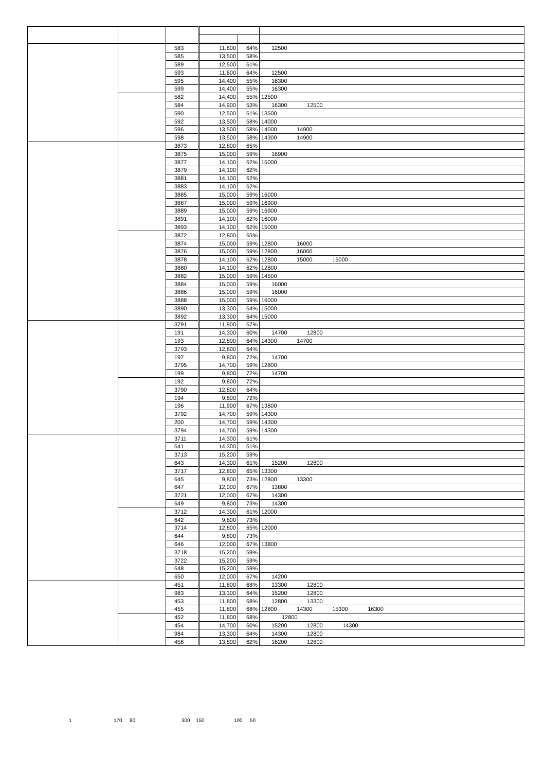| | | 583 | 11,600 | 64% | 12500 |
| | | 585 | 13,500 | 58% | |
| | | 589 | 12,500 | 61% | |
| | | 593 | 11,600 | 64% | 12500 |
| | | 595 | 14,400 | 55% | 16300 |
| | | 599 | 14,400 | 55% | 16300 |
| | | 582 | 14,400 | 55% | 12500 |
| | | 584 | 14,900 | 53% | 16300 12500 |
| | | 590 | 12,500 | 61% | 13500 |
| | | 592 | 13,500 | 58% | 14000 |
| | | 596 | 13,500 | 58% | 14000 14900 |
| | | 598 | 13,500 | 58% | 14300 14900 |
| | | 3873 | 12,800 | 65% | |
| | | 3875 | 15,000 | 59% | 16900 |
| | | 3877 | 14,100 | 62% | 15000 |
| | | 3879 | 14,100 | 62% | |
| | | 3881 | 14,100 | 62% | |
| | | 3883 | 14,100 | 62% | |
| | | 3885 | 15,000 | 59% | 16000 |
| | | 3887 | 15,000 | 59% | 16900 |
| | | 3889 | 15,000 | 59% | 16900 |
| | | 3891 | 14,100 | 62% | 16000 |
| | | 3893 | 14,100 | 62% | 15000 |
| | | 3872 | 12,800 | 65% | |
| | | 3874 | 15,000 | 59% | 12800 16000 |
| | | 3876 | 15,000 | 59% | 12800 16000 |
| | | 3878 | 14,100 | 62% | 12800 15000 16000 |
| | | 3880 | 14,100 | 62% | 12800 |
| | | 3882 | 15,000 | 59% | 14500 |
| | | 3884 | 15,000 | 59% | 16000 |
| | | 3886 | 15,000 | 59% | 16000 |
| | | 3888 | 15,000 | 59% | 16000 |
| | | 3890 | 13,300 | 64% | 15000 |
| | | 3892 | 13,300 | 64% | 15000 |
| | | 3791 | 11,900 | 67% | |
| | | 191 | 14,300 | 60% | 14700 12800 |
| | | 193 | 12,800 | 64% | 14300 14700 |
| | | 3793 | 12,800 | 64% | |
| | | 197 | 9,800 | 72% | 14700 |
| | | 3795 | 14,700 | 59% | 12800 |
| | | 199 | 9,800 | 72% | 14700 |
| | | 192 | 9,800 | 72% | |
| | | 3790 | 12,800 | 64% | |
| | | 194 | 9,800 | 72% | |
| | | 196 | 11,900 | 67% | 13800 |
| | | 3792 | 14,700 | 59% | 14300 |
| | | 200 | 14,700 | 59% | 14300 |
| | | 3794 | 14,700 | 59% | 14300 |
| | | 3711 | 14,300 | 61% | |
| | | 641 | 14,300 | 61% | |
| | | 3713 | 15,200 | 59% | |
| | | 643 | 14,300 | 61% | 15200 12800 |
| | | 3717 | 12,800 | 65% | 13300 |
| | | 645 | 9,800 | 73% | 12800 13300 |
| | | 647 | 12,000 | 67% | 13800 |
| | | 3721 | 12,000 | 67% | 14300 |
| | | 649 | 9,800 | 73% | 14300 |
| | | 3712 | 14,300 | 61% | 12000 |
| | | 642 | 9,800 | 73% | |
| | | 3714 | 12,800 | 65% | 12000 |
| | | 644 | 9,800 | 73% | |
| | | 646 | 12,000 | 67% | 13800 |
| | | 3718 | 15,200 | 59% | |
| | | 3722 | 15,200 | 59% | |
| | | 648 | 15,200 | 59% | |
| | | 650 | 12,000 | 67% | 14200 |
| | | 451 | 11,800 | 68% | 13300 12800 |
| | | 983 | 13,300 | 64% | 15200 12800 |
| | | 453 | 11,800 | 68% | 12800 13300 |
| | | 455 | 11,800 | 68% | 12800 14300 15300 16300 |
| | | 452 | 11,800 | 68% | 12800 |
| | | 454 | 14,700 | 60% | 15200 12800 14300 |
| | | 984 | 13,300 | 64% | 14300 12800 |
| | | 456 | 13,800 | 62% | 16200 12800 |
1 170 80 300 150 100 50